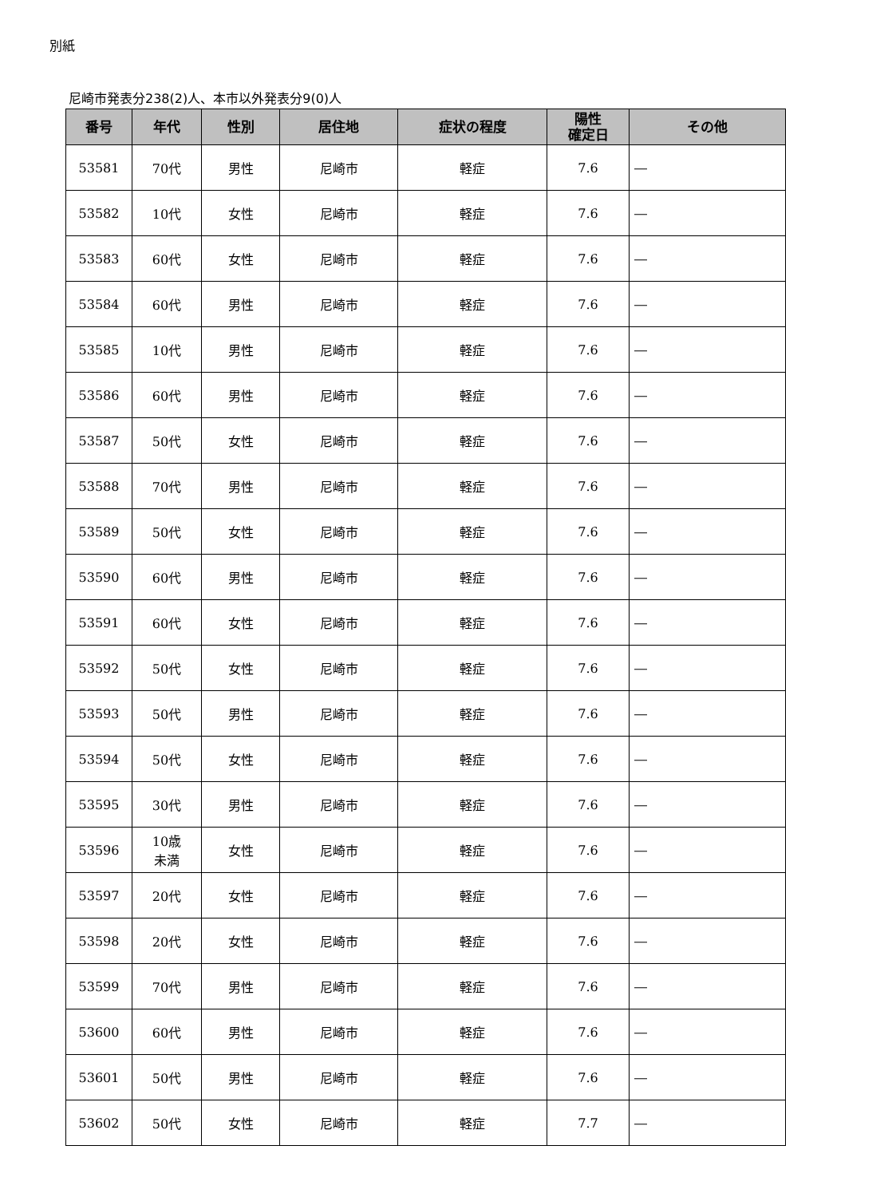別紙
尼崎市発表分238(2)人、本市以外発表分9(0)人
| 番号 | 年代 | 性別 | 居住地 | 症状の程度 | 陽性 確定日 | その他 |
| --- | --- | --- | --- | --- | --- | --- |
| 53581 | 70代 | 男性 | 尼崎市 | 軽症 | 7.6 | ― |
| 53582 | 10代 | 女性 | 尼崎市 | 軽症 | 7.6 | ― |
| 53583 | 60代 | 女性 | 尼崎市 | 軽症 | 7.6 | ― |
| 53584 | 60代 | 男性 | 尼崎市 | 軽症 | 7.6 | ― |
| 53585 | 10代 | 男性 | 尼崎市 | 軽症 | 7.6 | ― |
| 53586 | 60代 | 男性 | 尼崎市 | 軽症 | 7.6 | ― |
| 53587 | 50代 | 女性 | 尼崎市 | 軽症 | 7.6 | ― |
| 53588 | 70代 | 男性 | 尼崎市 | 軽症 | 7.6 | ― |
| 53589 | 50代 | 女性 | 尼崎市 | 軽症 | 7.6 | ― |
| 53590 | 60代 | 男性 | 尼崎市 | 軽症 | 7.6 | ― |
| 53591 | 60代 | 女性 | 尼崎市 | 軽症 | 7.6 | ― |
| 53592 | 50代 | 女性 | 尼崎市 | 軽症 | 7.6 | ― |
| 53593 | 50代 | 男性 | 尼崎市 | 軽症 | 7.6 | ― |
| 53594 | 50代 | 女性 | 尼崎市 | 軽症 | 7.6 | ― |
| 53595 | 30代 | 男性 | 尼崎市 | 軽症 | 7.6 | ― |
| 53596 | 10歳 未満 | 女性 | 尼崎市 | 軽症 | 7.6 | ― |
| 53597 | 20代 | 女性 | 尼崎市 | 軽症 | 7.6 | ― |
| 53598 | 20代 | 女性 | 尼崎市 | 軽症 | 7.6 | ― |
| 53599 | 70代 | 男性 | 尼崎市 | 軽症 | 7.6 | ― |
| 53600 | 60代 | 男性 | 尼崎市 | 軽症 | 7.6 | ― |
| 53601 | 50代 | 男性 | 尼崎市 | 軽症 | 7.6 | ― |
| 53602 | 50代 | 女性 | 尼崎市 | 軽症 | 7.7 | ― |